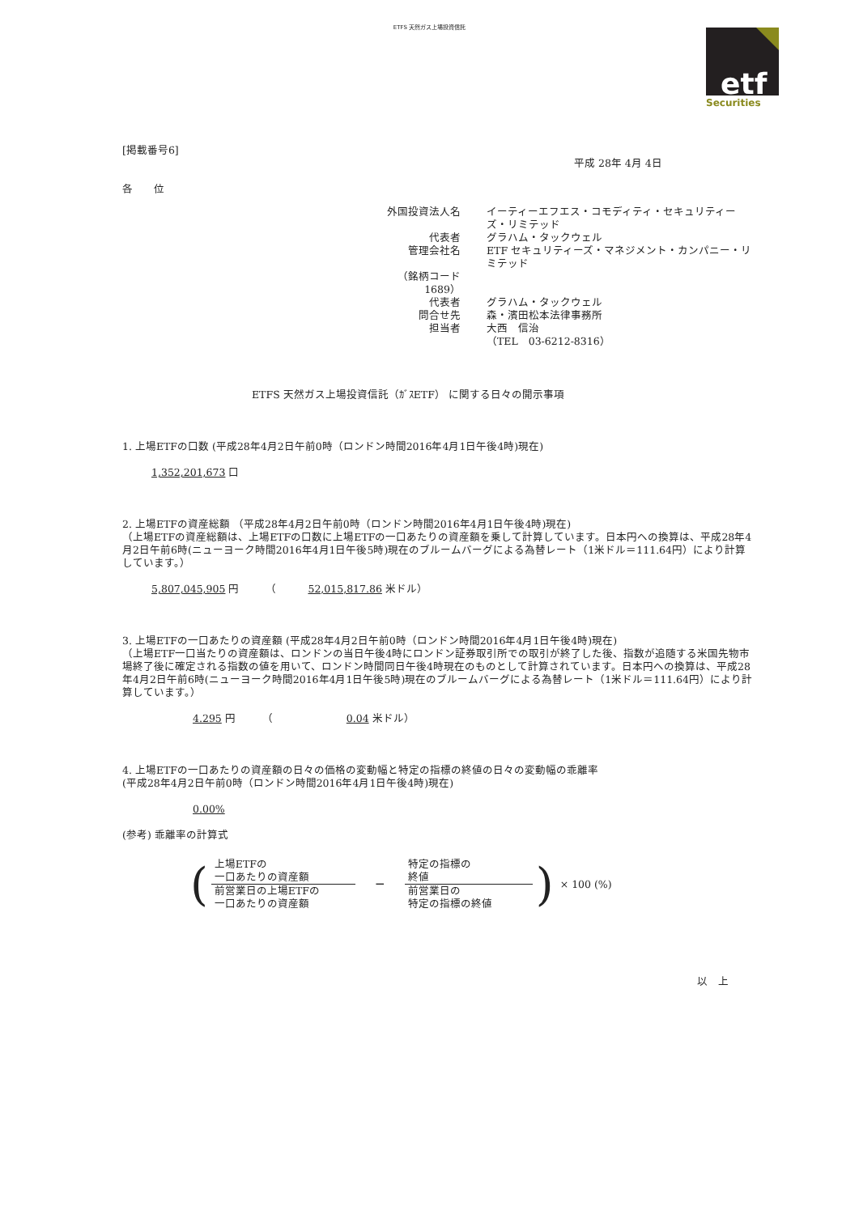ETFS 天然ガス上場投資信託
etf
Securities
[掲載番号6]
平成 28年 4月 4日
各　　位
| 外国投資法人名 | イーティーエフエス・コモディティ・セキュリティーズ・リミテッド |
| 代表者 | グラハム・タックウェル |
| 管理会社名 | ETF セキュリティーズ・マネジメント・カンパニー・リミテッド |
| （銘柄コード 1689） | |
| 代表者 | グラハム・タックウェル |
| 問合せ先 | 森・濱田松本法律事務所 |
| 担当者 | 大西 信治 |
| | （TEL 03-6212-8316） |
ETFS 天然ガス上場投資信託（ｶﾞｽETF） に関する日々の開示事項
1. 上場ETFの口数 (平成28年4月2日午前0時（ロンドン時間2016年4月1日午後4時)現在)
1,352,201,673 口
2. 上場ETFの資産総額 （平成28年4月2日午前0時（ロンドン時間2016年4月1日午後4時)現在)
（上場ETFの資産総額は、上場ETFの口数に上場ETFの一口あたりの資産額を乗して計算しています。日本円への換算は、平成28年4月2日午前6時(ニューヨーク時間2016年4月1日午後5時)現在のブルームバーグによる為替レート（1米ドル＝111.64円）により計算しています。）
5,807,045,905 円　　　（　　　52,015,817.86 米ドル）
3. 上場ETFの一口あたりの資産額 (平成28年4月2日午前0時（ロンドン時間2016年4月1日午後4時)現在)
（上場ETF一口当たりの資産額は、ロンドンの当日午後4時にロンドン証券取引所での取引が終了した後、指数が追随する米国先物市場終了後に確定される指数の値を用いて、ロンドン時間同日午後4時現在のものとして計算されています。日本円への換算は、平成28年4月2日午前6時(ニューヨーク時間2016年4月1日午後5時)現在のブルームバーグによる為替レート（1米ドル＝111.64円）により計算しています。）
4.295 円　　　（　　　　　　　0.04 米ドル）
4. 上場ETFの一口あたりの資産額の日々の価格の変動幅と特定の指標の終値の日々の変動幅の乖離率
(平成28年4月2日午前0時（ロンドン時間2016年4月1日午後4時)現在)
0.00%
(参考) 乖離率の計算式
| ( | 上場ETFの 一口あたりの資産額 | － | 特定の指標の 終値 | ) | × 100 (%) |
| | 前営業日の上場ETFの 一口あたりの資産額 | | 前営業日の 特定の指標の終値 | | |
以　上